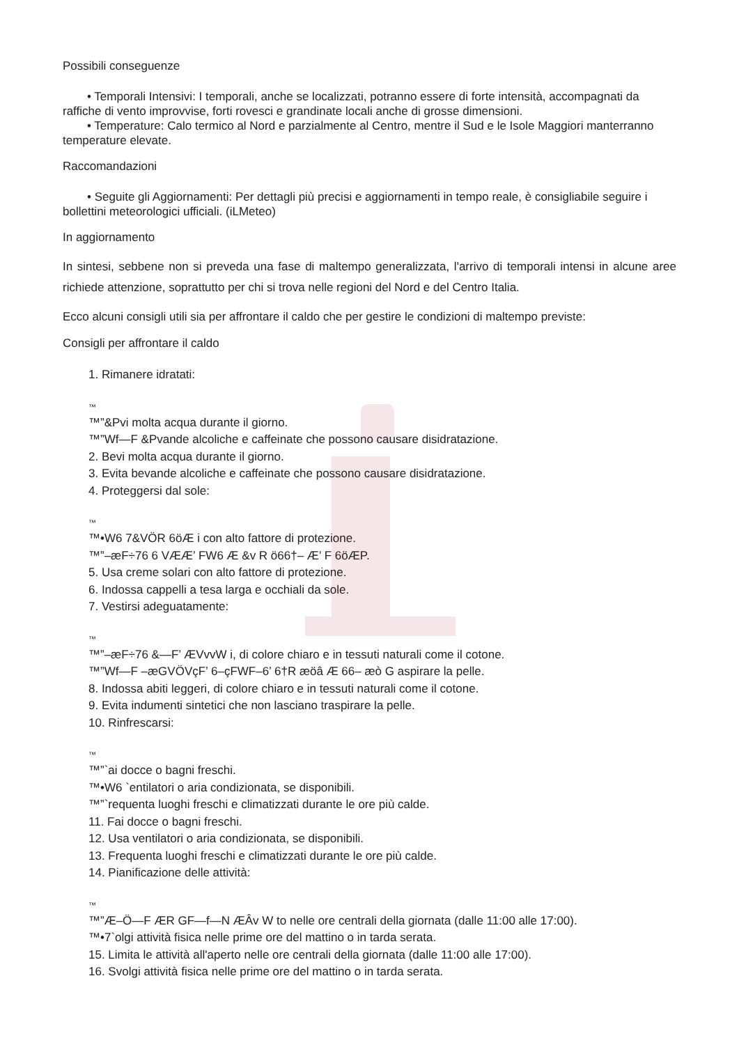Possibili conseguenze
• Temporali Intensivi: I temporali, anche se localizzati, potranno essere di forte intensità, accompagnati da raffiche di vento improvvise, forti rovesci e grandinate locali anche di grosse dimensioni.
• Temperature: Calo termico al Nord e parzialmente al Centro, mentre il Sud e le Isole Maggiori manterranno temperature elevate.
Raccomandazioni
• Seguite gli Aggiornamenti: Per dettagli più precisi e aggiornamenti in tempo reale, è consigliabile seguire i bollettini meteorologici ufficiali. (iLMeteo)
In aggiornamento
In sintesi, sebbene non si preveda una fase di maltempo generalizzata, l'arrivo di temporali intensi in alcune aree richiede attenzione, soprattutto per chi si trova nelle regioni del Nord e del Centro Italia.
Ecco alcuni consigli utili sia per affrontare il caldo che per gestire le condizioni di maltempo previste:
Consigli per affrontare il caldo
1. Rimanere idratati:
™
™”&Pvi molta acqua durante il giorno.
™”Wf—F &Pvande alcoliche e caffeinate che possono causare disidratazione.
2. Bevi molta acqua durante il giorno.
3. Evita bevande alcoliche e caffeinate che possono causare disidratazione.
4. Proteggersi dal sole:
™
™•W6 7&VÖR 6öÆ i con alto fattore di protezione.
™”–æF÷76 6 VÆÆ’ FW6 Æ &v R ö66†– Æ’ F 6öÆP.
5. Usa creme solari con alto fattore di protezione.
6. Indossa cappelli a tesa larga e occhiali da sole.
7. Vestirsi adeguatamente:
™
™”–æF÷76 &—F’ ÆVvvW i, di colore chiaro e in tessuti naturali come il cotone.
™”Wf—F –æGVÖVçF’ 6–çFWF–6’ 6†R æöâ Æ 66– æò G aspirare la pelle.
8. Indossa abiti leggeri, di colore chiaro e in tessuti naturali come il cotone.
9. Evita indumenti sintetici che non lasciano traspirare la pelle.
10. Rinfrescarsi:
™
™”`ai docce o bagni freschi.
™•W6 `entilatori o aria condizionata, se disponibili.
™”`requenta luoghi freschi e climatizzati durante le ore più calde.
11. Fai docce o bagni freschi.
12. Usa ventilatori o aria condizionata, se disponibili.
13. Frequenta luoghi freschi e climatizzati durante le ore più calde.
14. Pianificazione delle attività:
™
™”Æ–Ö—F ÆR GF—f—N ÆÂv W to nelle ore centrali della giornata (dalle 11:00 alle 17:00).
™•7`olgi attività fisica nelle prime ore del mattino o in tarda serata.
15. Limita le attività all'aperto nelle ore centrali della giornata (dalle 11:00 alle 17:00).
16. Svolgi attività fisica nelle prime ore del mattino o in tarda serata.